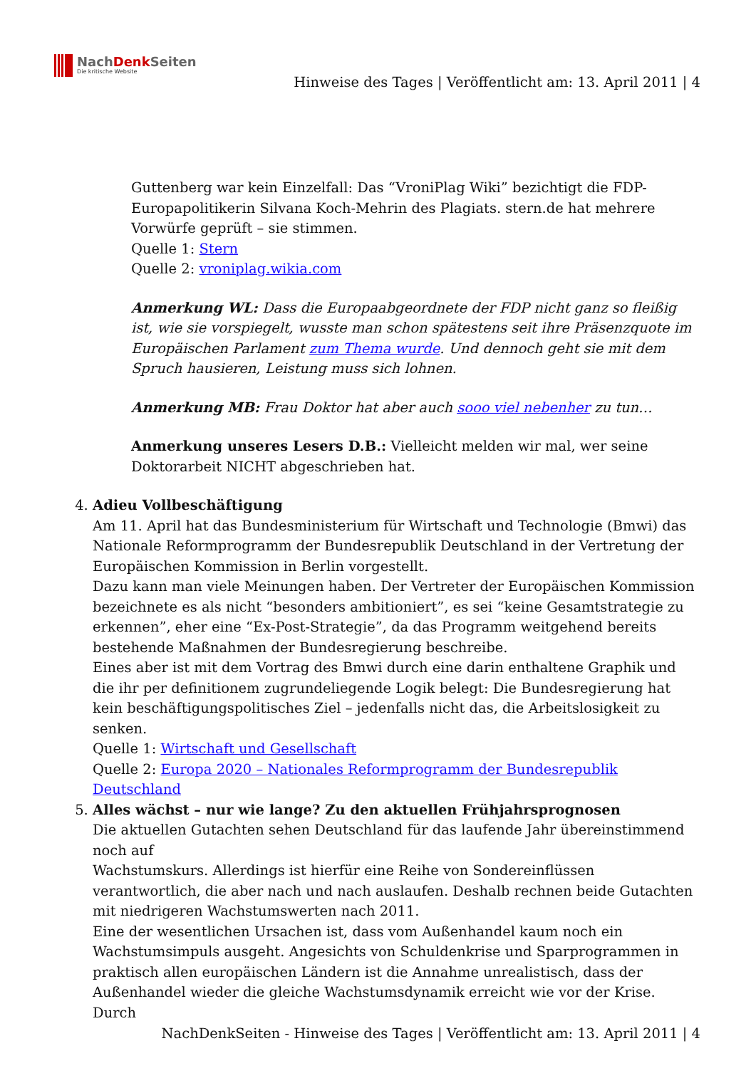NachDenk Seiten
Die kritische Website
Hinweise des Tages | Veröffentlicht am: 13. April 2011 | 4
Guttenberg war kein Einzelfall: Das “VroniPlag Wiki” bezichtigt die FDP-Europapolitikerin Silvana Koch-Mehrin des Plagiats. stern.de hat mehrere Vorwürfe geprüft – sie stimmen.
Quelle 1: Stern
Quelle 2: vroniplag.wikia.com
Anmerkung WL: Dass die Europaabgeordnete der FDP nicht ganz so fleißig ist, wie sie vorspiegelt, wusste man schon spätestens seit ihre Präsenzquote im Europäischen Parlament zum Thema wurde. Und dennoch geht sie mit dem Spruch hausieren, Leistung muss sich lohnen.
Anmerkung MB: Frau Doktor hat aber auch sooo viel nebenher zu tun…
Anmerkung unseres Lesers D.B.: Vielleicht melden wir mal, wer seine Doktorarbeit NICHT abgeschrieben hat.
4. Adieu Vollbeschäftigung
Am 11. April hat das Bundesministerium für Wirtschaft und Technologie (Bmwi) das Nationale Reformprogramm der Bundesrepublik Deutschland in der Vertretung der Europäischen Kommission in Berlin vorgestellt.
Dazu kann man viele Meinungen haben. Der Vertreter der Europäischen Kommission bezeichnete es als nicht “besonders ambitioniert”, es sei “keine Gesamtstrategie zu erkennen”, eher eine “Ex-Post-Strategie”, da das Programm weitgehend bereits bestehende Maßnahmen der Bundesregierung beschreibe.
Eines aber ist mit dem Vortrag des Bmwi durch eine darin enthaltene Graphik und die ihr per definitionem zugrundeliegende Logik belegt: Die Bundesregierung hat kein beschäftigungspolitisches Ziel – jedenfalls nicht das, die Arbeitslosigkeit zu senken.
Quelle 1: Wirtschaft und Gesellschaft
Quelle 2: Europa 2020 – Nationales Reformprogramm der Bundesrepublik Deutschland
5. Alles wächst – nur wie lange? Zu den aktuellen Frühjahrsprognosen
Die aktuellen Gutachten sehen Deutschland für das laufende Jahr übereinstimmend noch auf
Wachstumskurs. Allerdings ist hierfür eine Reihe von Sondereinflüssen verantwortlich, die aber nach und nach auslaufen. Deshalb rechnen beide Gutachten mit niedrigeren Wachstumswerten nach 2011.
Eine der wesentlichen Ursachen ist, dass vom Außenhandel kaum noch ein Wachstumsimpuls ausgeht. Angesichts von Schuldenkrise und Sparprogrammen in praktisch allen europäischen Ländern ist die Annahme unrealistisch, dass der Außenhandel wieder die gleiche Wachstumsdynamik erreicht wie vor der Krise. Durch
NachDenkSeiten - Hinweise des Tages | Veröffentlicht am: 13. April 2011 | 4